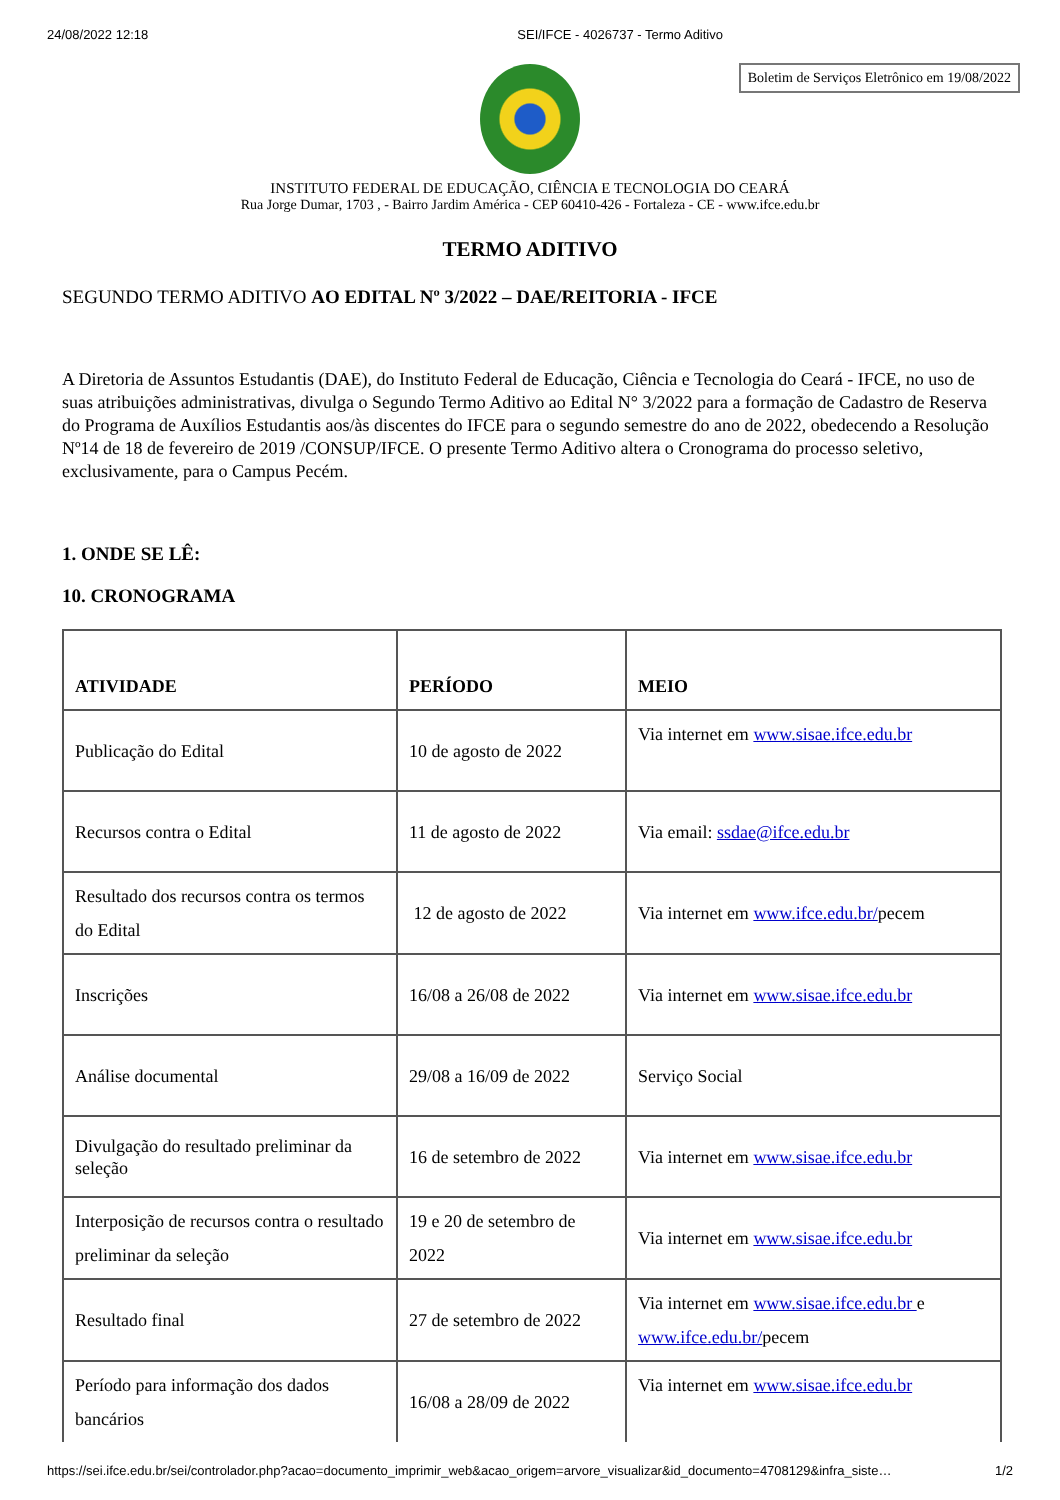24/08/2022 12:18 SEI/IFCE - 4026737 - Termo Aditivo
Boletim de Serviços Eletrônico em 19/08/2022
INSTITUTO FEDERAL DE EDUCAÇÃO, CIÊNCIA E TECNOLOGIA DO CEARÁ
Rua Jorge Dumar, 1703 , - Bairro Jardim América - CEP 60410-426 - Fortaleza - CE - www.ifce.edu.br
TERMO ADITIVO
SEGUNDO TERMO ADITIVO AO EDITAL Nº 3/2022 – DAE/REITORIA - IFCE
A Diretoria de Assuntos Estudantis (DAE), do Instituto Federal de Educação, Ciência e Tecnologia do Ceará - IFCE, no uso de suas atribuições administrativas, divulga o Segundo Termo Aditivo ao Edital N° 3/2022 para a formação de Cadastro de Reserva do Programa de Auxílios Estudantis aos/às discentes do IFCE para o segundo semestre do ano de 2022, obedecendo a Resolução Nº14 de 18 de fevereiro de 2019 /CONSUP/IFCE. O presente Termo Aditivo altera o Cronograma do processo seletivo, exclusivamente, para o Campus Pecém.
1. ONDE SE LÊ:
10. CRONOGRAMA
| ATIVIDADE | PERÍODO | MEIO |
| --- | --- | --- |
| Publicação do Edital | 10 de agosto de 2022 | Via internet em www.sisae.ifce.edu.br |
| Recursos contra o Edital | 11 de agosto de 2022 | Via email: ssdae@ifce.edu.br |
| Resultado dos recursos contra os termos do Edital | 12 de agosto de 2022 | Via internet em www.ifce.edu.br/ pecem |
| Inscrições | 16/08 a 26/08 de 2022 | Via internet em www.sisae.ifce.edu.br |
| Análise documental | 29/08 a 16/09 de 2022 | Serviço Social |
| Divulgação do resultado preliminar da seleção | 16 de setembro de 2022 | Via internet em www.sisae.ifce.edu.br |
| Interposição de recursos contra o resultado preliminar da seleção | 19 e 20 de setembro de 2022 | Via internet em www.sisae.ifce.edu.br |
| Resultado final | 27 de setembro de 2022 | Via internet em www.sisae.ifce.edu.br e www.ifce.edu.br/ pecem |
| Período para informação dos dados bancários | 16/08 a 28/09 de 2022 | Via internet em www.sisae.ifce.edu.br |
https://sei.ifce.edu.br/sei/controlador.php?acao=documento_imprimir_web&acao_origem=arvore_visualizar&id_documento=4708129&infra_siste… 1/2